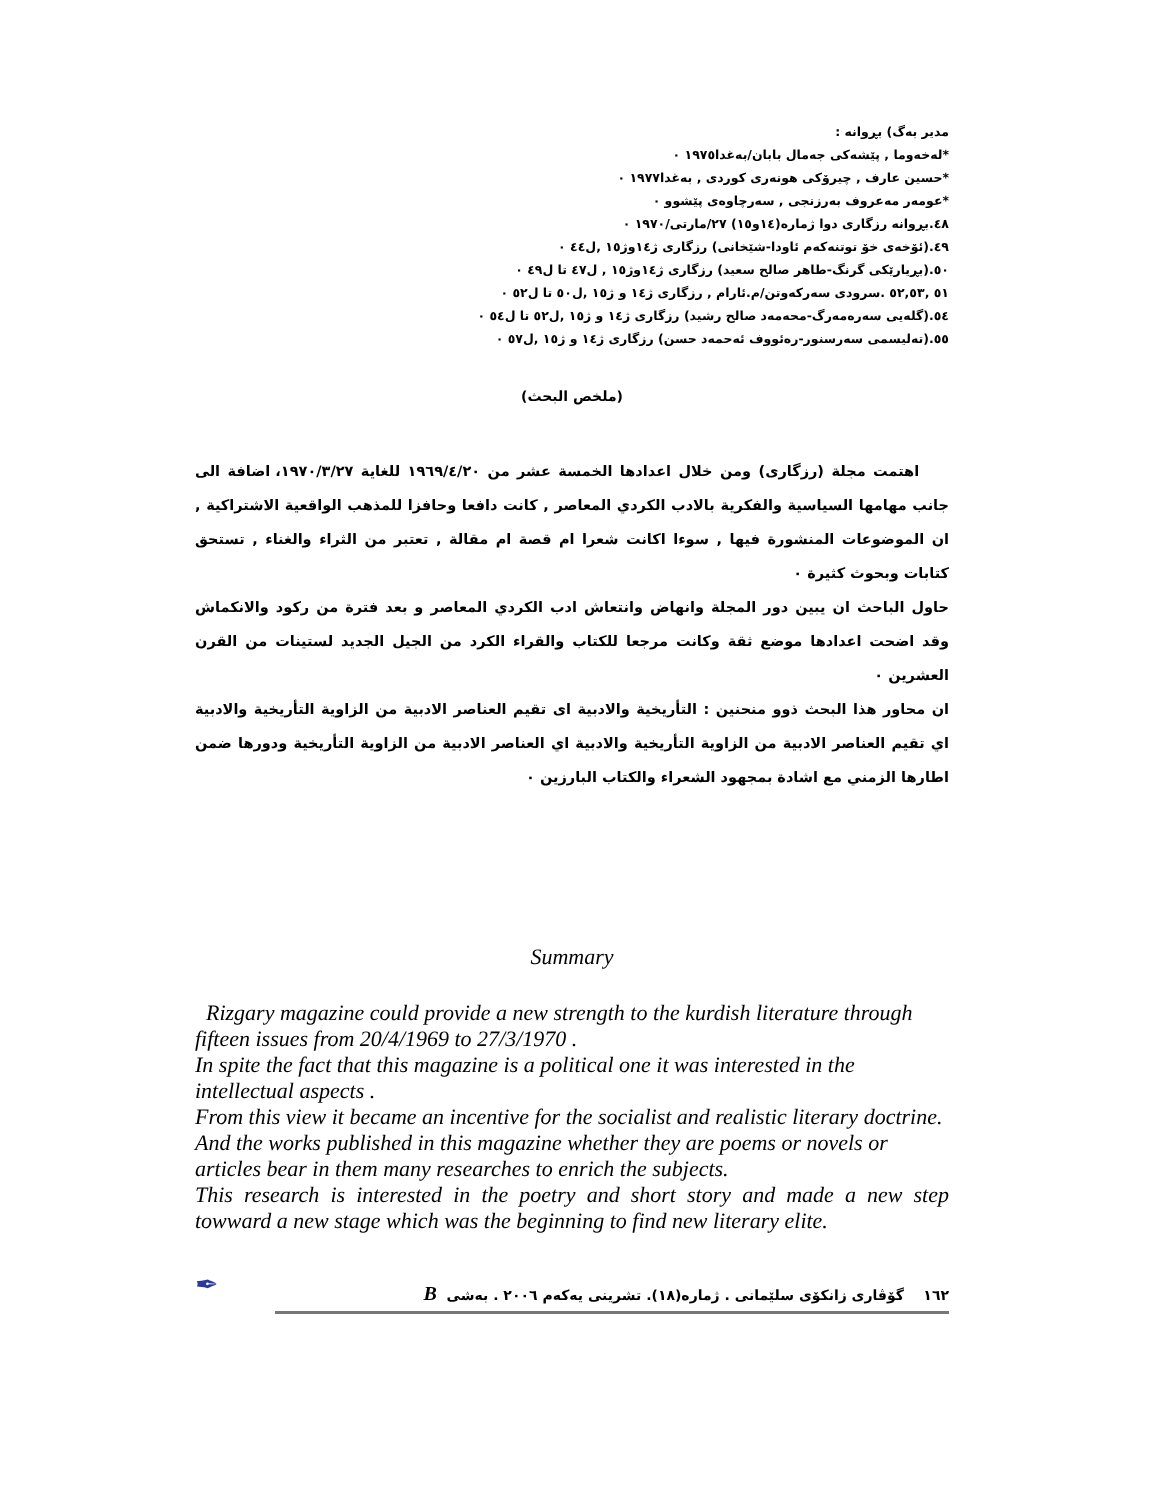مدير بەگ) بڕوانە :
*لەخەوما , پێشەکی جەمال بابان/بەغدا١٩٧٥ ٠
*حسين عارف , چیرۆکی هونەری کوردی , بەغدا١٩٧٧ ٠
*عومەر مەعروف بەرزنجی , سەرچاوەی پێشوو ٠
٤٨.بڕوانە رزگاری دوا ژمارە(١٤و١٥) ٢٧/مارتی/١٩٧٠ ٠
٤٩.(ئۆخەی خۆ توتنەکەم ئاودا-شێخانی) رزگاری ژ١٤وژ١٥ ,ل٤٤ ٠
٥٠.(بڕیارێکی گرنگ-طاهر صالح سعيد) رزگاری ژ١٤وژ١٥ , ل٤٧ تا ل٤٩ ٠
٥١ ,٥٢,٥٣ .سرودی سەرکەوتن/م.ئارام , رزگاری ژ١٤ و ژ١٥ ,ل٥٠ تا ل٥٢ ٠
٥٤.(گلەيی سەرەمەرگ-محەمەد صالح رشيد) رزگاری ژ١٤ و ژ١٥ ,ل٥٢ تا ل٥٤ ٠
٥٥.(تەليسمی سەرسنور-رەئووف ئەحمەد حسن) رزگاری ژ١٤ و ژ١٥ ,ل٥٧ ٠
(ملخص البحث)
اهتمت مجلة (رزگاری) ومن خلال اعدادها الخمسة عشر من ١٩٦٩/٤/٢٠ للغاية ١٩٧٠/٣/٢٧، اضافة الى جانب مهامها السياسية والفكرية بالادب الكردي المعاصر , كانت دافعا وحافزا للمذهب الواقعية الاشتراكية , ان الموضوعات المنشورة فيها , سوءا اكانت شعرا ام قصة ام مقالة , تعتبر من الثراء والغناء , تستحق كتابات وبحوث كثيرة ٠
حاول الباحث ان يبين دور المجلة وانهاض وانتعاش ادب الكردي المعاصر و بعد فترة من ركود والانكماش وقد اضحت اعدادها موضع ثقة وكانت مرجعا للكتاب والقراء الكرد من الجيل الجديد لستينات من القرن العشرين ٠
ان محاور هذا البحث ذوو منحنين : التأريخية والادبية اى تقيم العناصر الادبية من الزاوية التأريخية والادبية اي تقيم العناصر الادبية من الزاوية التأريخية والادبية اي العناصر الادبية من الزاوية التأريخية ودورها ضمن اطارها الزمني مع اشادة بمجهود الشعراء والكتاب البارزين ٠
Summary
Rizgary magazine could provide a new strength to the kurdish literature through fifteen issues from 20/4/1969 to 27/3/1970 .
In spite the fact that this magazine is a political one it was interested in the intellectual aspects .
From this view it became an incentive for the socialist and realistic literary doctrine. And the works published in this magazine whether they are poems or novels or articles bear in them many researches to enrich the subjects.
This research is interested in the poetry and short story and made a new step towward a new stage which was the beginning to find new literary elite.
✒
١٦٢ گۆڤاری زانکۆی سلێمانی . ژمارە(١٨). تشرینی یەکەم ٢٠٠٦ . بەشی B